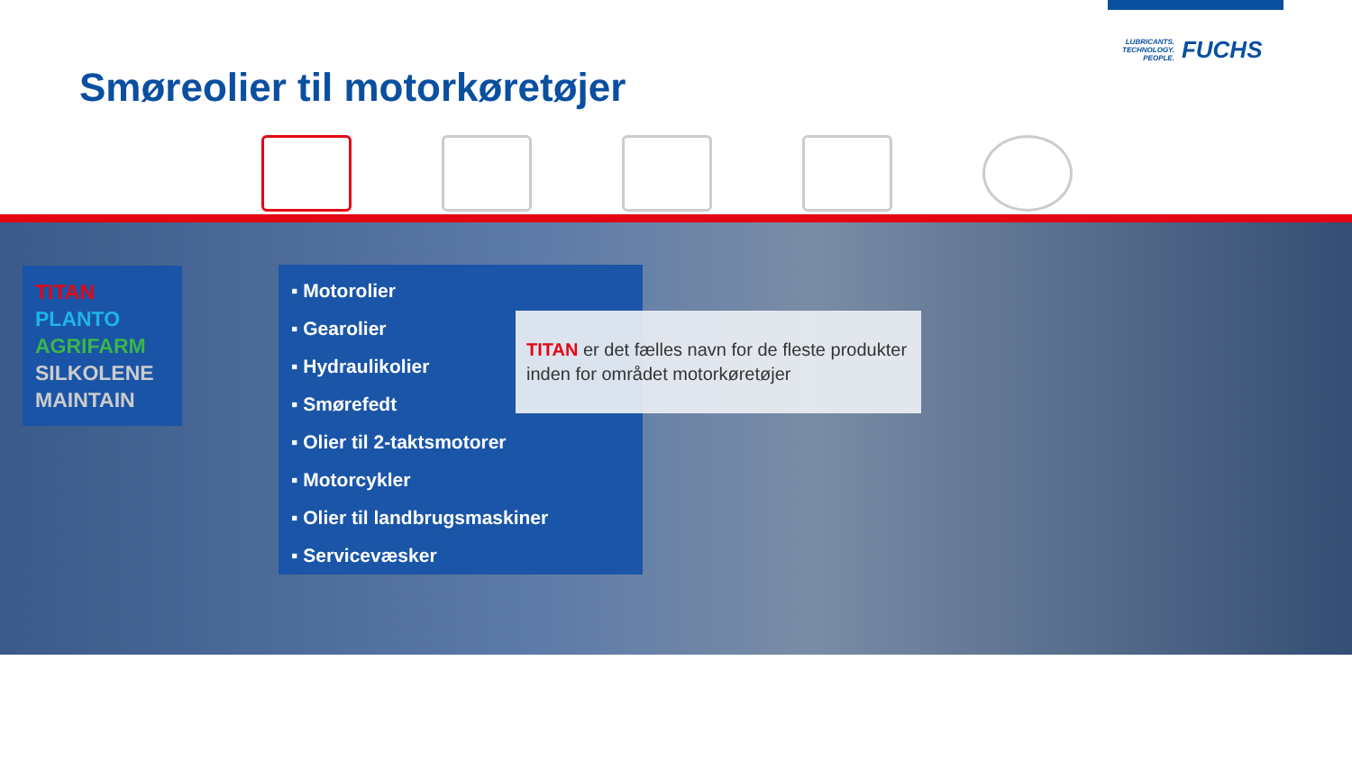LUBRICANTS.
TECHNOLOGY.
PEOPLE.
FUCHS
Smøreolier til motorkøretøjer
TITAN
PLANTO
AGRIFARM
SILKOLENE
MAINTAIN
▪ Motorolier
▪ Gearolier
▪ Hydraulikolier
▪ Smørefedt
▪ Olier til 2-taktsmotorer
▪ Motorcykler
▪ Olier til landbrugsmaskiner
▪ Servicevæsker
TITAN er det fælles navn for de fleste produkter inden for området motorkøretøjer